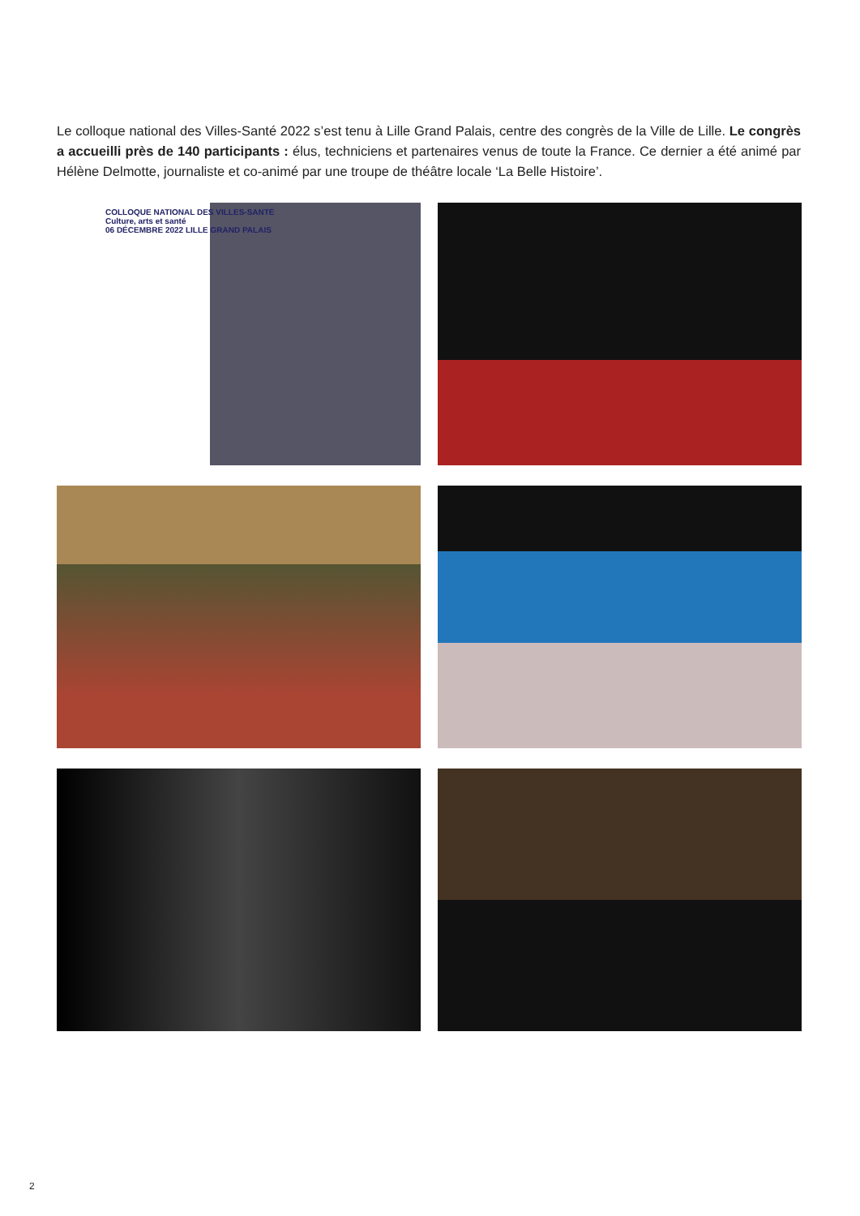Le colloque national des Villes-Santé 2022 s’est tenu à Lille Grand Palais, centre des congrès de la Ville de Lille. Le congrès a accueilli près de 140 participants : élus, techniciens et partenaires venus de toute la France. Ce dernier a été animé par Hélène Delmotte, journaliste et co-animé par une troupe de théâtre locale ‘La Belle Histoire’.
COLLOQUE NATIONAL DES VILLES-SANTÉ
Culture, arts et santé
06 DÉCEMBRE 2022 LILLE GRAND PALAIS
2